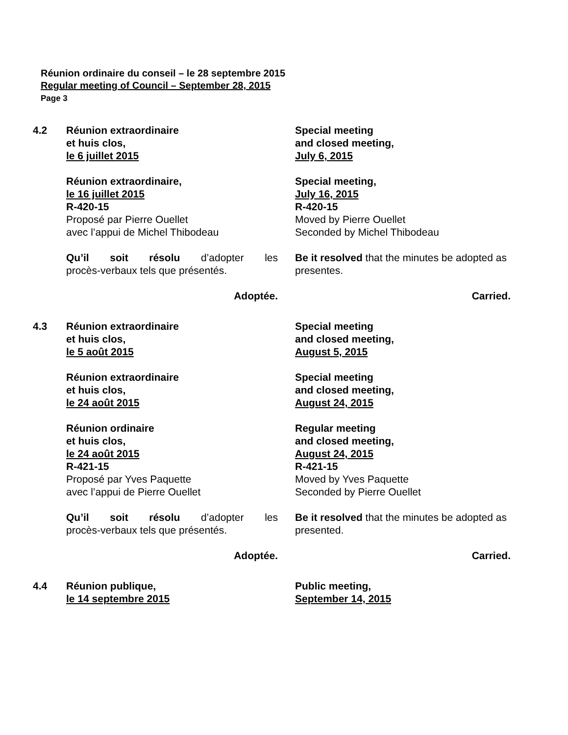Réunion ordinaire du conseil – le 28 septembre 2015
Regular meeting of Council – September 28, 2015
Page 3
4.2 Réunion extraordinaire
et huis clos,
le 6 juillet 2015
Special meeting
and closed meeting,
July 6, 2015
Réunion extraordinaire,
le 16 juillet 2015
R-420-15
Proposé par Pierre Ouellet
avec l’appui de Michel Thibodeau
Special meeting,
July 16, 2015
R-420-15
Moved by Pierre Ouellet
Seconded by Michel Thibodeau
Qu’il soit résolu d’adopter les
procès-verbaux tels que présentés.
Be it resolved that the minutes be adopted as presentes.
Adoptée. Carried.
4.3 Réunion extraordinaire
et huis clos,
le 5 août 2015
Special meeting
and closed meeting,
August 5, 2015
Réunion extraordinaire
et huis clos,
le 24 août 2015
Special meeting
and closed meeting,
August 24, 2015
Réunion ordinaire
et huis clos,
le 24 août 2015
R-421-15
Proposé par Yves Paquette
avec l’appui de Pierre Ouellet
Regular meeting
and closed meeting,
August 24, 2015
R-421-15
Moved by Yves Paquette
Seconded by Pierre Ouellet
Qu’il soit résolu d’adopter les
procès-verbaux tels que présentés.
Be it resolved that the minutes be adopted as presented.
Adoptée. Carried.
4.4 Réunion publique,
le 14 septembre 2015
Public meeting,
September 14, 2015